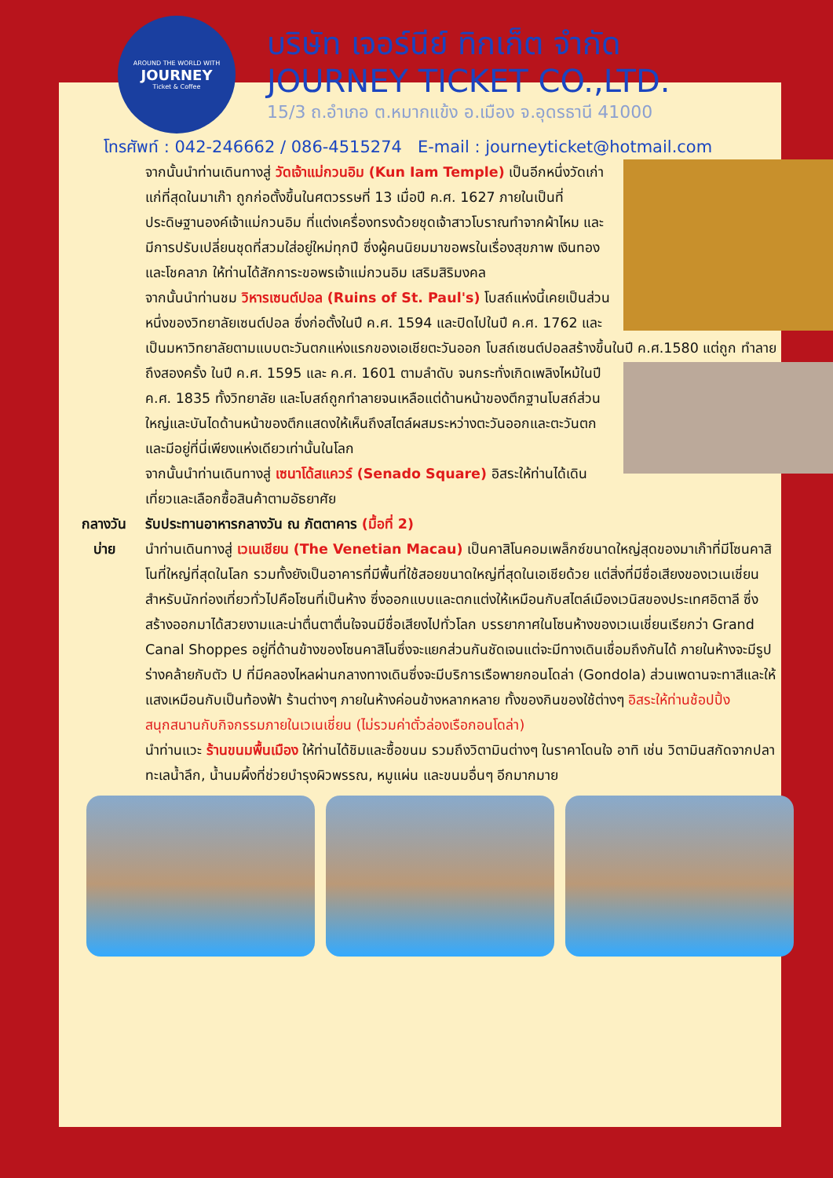AROUND THE WORLD WITH
JOURNEY
Ticket & Coffee
บริษัท เจอร์นีย์ ทิกเก็ต จำกัด
JOURNEY TICKET CO.,LTD.
15/3 ถ.อำเภอ ต.หมากแข้ง อ.เมือง จ.อุดรธานี 41000
โทรศัพท์ : 042-246662 / 086-4515274 E-mail : journeyticket@hotmail.com
จากนั้นนำท่านเดินทางสู่ วัดเจ้าแม่กวนอิม (Kun Iam Temple) เป็นอีกหนึ่งวัดเก่าแก่ที่สุดในมาเก๊า ถูกก่อตั้งขึ้นในศตวรรษที่ 13 เมื่อปี ค.ศ. 1627 ภายในเป็นที่ประดิษฐานองค์เจ้าแม่กวนอิม ที่แต่งเครื่องทรงด้วยชุดเจ้าสาวโบราณทำจากผ้าไหม และมีการปรับเปลี่ยนชุดที่สวมใส่อยู่ใหม่ทุกปี ซึ่งผู้คนนิยมมาขอพรในเรื่องสุขภาพ เงินทอง และโชคลาภ ให้ท่านได้สักการะขอพรเจ้าแม่กวนอิม เสริมสิริมงคล
จากนั้นนำท่านชม วิหารเซนต์ปอล (Ruins of St. Paul's) โบสถ์แห่งนี้เคยเป็นส่วนหนึ่งของวิทยาลัยเซนต์ปอล ซึ่งก่อตั้งในปี ค.ศ. 1594 และปิดไปในปี ค.ศ. 1762 และเป็นมหาวิทยาลัยตามแบบตะวันตกแห่งแรกของเอเชียตะวันออก โบสถ์เซนต์ปอลสร้างขึ้นในปี ค.ศ.1580 แต่ถูก
ทำลายถึงสองครั้ง ในปี ค.ศ. 1595 และ ค.ศ. 1601 ตามลำดับ จนกระทั่งเกิดเพลิงไหม้ในปี ค.ศ. 1835 ทั้งวิทยาลัย และโบสถ์ถูกทำลายจนเหลือแต่ด้านหน้าของตึกฐานโบสถ์ส่วนใหญ่และบันไดด้านหน้าของตึกแสดงให้เห็นถึงสไตล์ผสมระหว่างตะวันออกและตะวันตกและมีอยู่ที่นี่เพียงแห่งเดียวเท่านั้นในโลก
จากนั้นนำท่านเดินทางสู่ เซนาโด้สแควร์ (Senado Square) อิสระให้ท่านได้เดินเที่ยวและเลือกซื้อสินค้าตามอัธยาศัย
กลางวัน รับประทานอาหารกลางวัน ณ ภัตตาคาร (มื้อที่ 2)
บ่าย นำท่านเดินทางสู่ เวเนเชียน (The Venetian Macau) เป็นคาสิโนคอมเพล็กซ์ขนาดใหญ่สุดของมาเก๊าที่มีโซนคาสิโนที่ใหญ่ที่สุดในโลก รวมทั้งยังเป็นอาคารที่มีพื้นที่ใช้สอยขนาดใหญ่ที่สุดในเอเชียด้วย แต่สิ่งที่มีชื่อเสียงของเวเนเชี่ยนสำหรับนักท่องเที่ยวทั่วไปคือโซนที่เป็นห้าง ซึ่งออกแบบและตกแต่งให้เหมือนกับสไตล์เมืองเวนิสของประเทศอิตาลี ซึ่งสร้างออกมาได้สวยงามและน่าตื่นตาตื่นใจจนมีชื่อเสียงไปทั่วโลก บรรยากาศในโซนห้างของเวเนเชี่ยนเรียกว่า Grand Canal Shoppes อยู่ที่ด้านข้างของโซนคาสิโนซึ่งจะแยกส่วนกันชัดเจนแต่จะมีทางเดินเชื่อมถึงกันได้ ภายในห้างจะมีรูปร่างคล้ายกับตัว U ที่มีคลองไหลผ่านกลางทางเดินซึ่งจะมีบริการเรือพายกอนโดล่า (Gondola) ส่วนเพดานจะทาสีและให้แสงเหมือนกับเป็นท้องฟ้า ร้านต่างๆ ภายในห้างค่อนข้างหลากหลาย ทั้งของกินของใช้ต่างๆ อิสระให้ท่านช้อปปิ้ง สนุกสนานกับกิจกรรมภายในเวเนเชี่ยน (ไม่รวมค่าตั๋วล่องเรือกอนโดล่า)
นำท่านแวะ ร้านขนมพื้นเมือง ให้ท่านได้ชิมและซื้อขนม รวมถึงวิตามินต่างๆ ในราคาโดนใจ อาทิ เช่น วิตามินสกัดจากปลาทะเลน้ำลึก, น้ำนมผึ้งที่ช่วยบำรุงผิวพรรณ, หมูแผ่น และขนมอื่นๆ อีกมากมาย